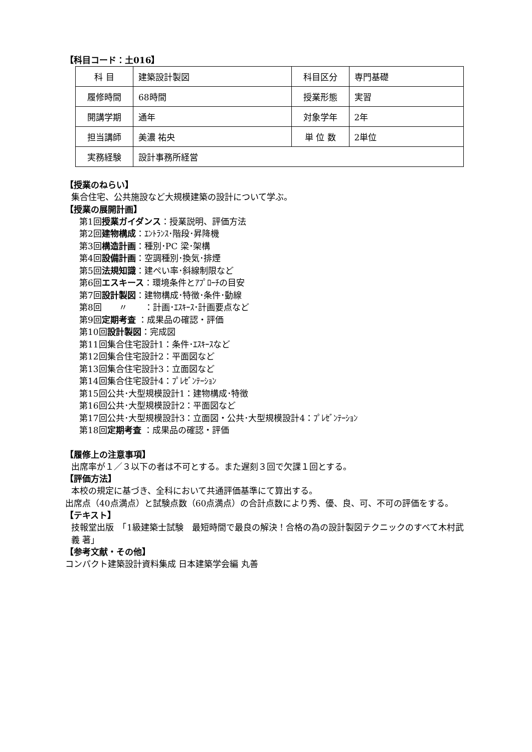【科目コード：土016】
| 科 目 | 建築設計製図 | 科目区分 | 専門基礎 |
| 履修時間 | 68時間 | 授業形態 | 実習 |
| 開講学期 | 通年 | 対象学年 | 2年 |
| 担当講師 | 美濃 祐央 | 単 位 数 | 2単位 |
| 実務経験 | 設計事務所経営 | | |
【授業のねらい】
集合住宅、公共施設など大規模建築の設計について学ぶ。
【授業の展開計画】
第1回授業ガイダンス：授業説明、評価方法
第2回建物構成：ｴﾝﾄﾗﾝｽ･階段･昇降機
第3回構造計画：種別･PC 梁･架構
第4回設備計画：空調種別･換気･排煙
第5回法規知識：建ぺい率･斜線制限など
第6回エスキース：環境条件とｱﾌﾟﾛｰﾁの目安
第7回設計製図：建物構成･特徴･条件･動線
第8回　　〃　　：計画･ｴｽｷｰｽ･計画要点など
第9回定期考査 ：成果品の確認・評価
第10回設計製図：完成図
第11回集合住宅設計1：条件･ｴｽｷｰｽなど
第12回集合住宅設計2：平面図など
第13回集合住宅設計3：立面図など
第14回集合住宅設計4：ﾌﾟﾚｾﾞﾝﾃｰｼｮﾝ
第15回公共･大型規模設計1：建物構成･特徴
第16回公共･大型規模設計2：平面図など
第17回公共･大型規模設計3：立面図・公共･大型規模設計4：ﾌﾟﾚｾﾞﾝﾃｰｼｮﾝ
第18回定期考査 ：成果品の確認・評価
【履修上の注意事項】
出席率が１／３以下の者は不可とする。また遅刻３回で欠課１回とする。
【評価方法】
本校の規定に基づき、全科において共通評価基準にて算出する。
出席点（40点満点）と試験点数（60点満点）の合計点数により秀、優、良、可、不可の評価をする。
【テキスト】
技報堂出版　「1級建築士試験　最短時間で最良の解決！合格の為の設計製図テクニックのすべて木村武義 著」
【参考文献・その他】
コンパクト建築設計資料集成 日本建築学会編 丸善